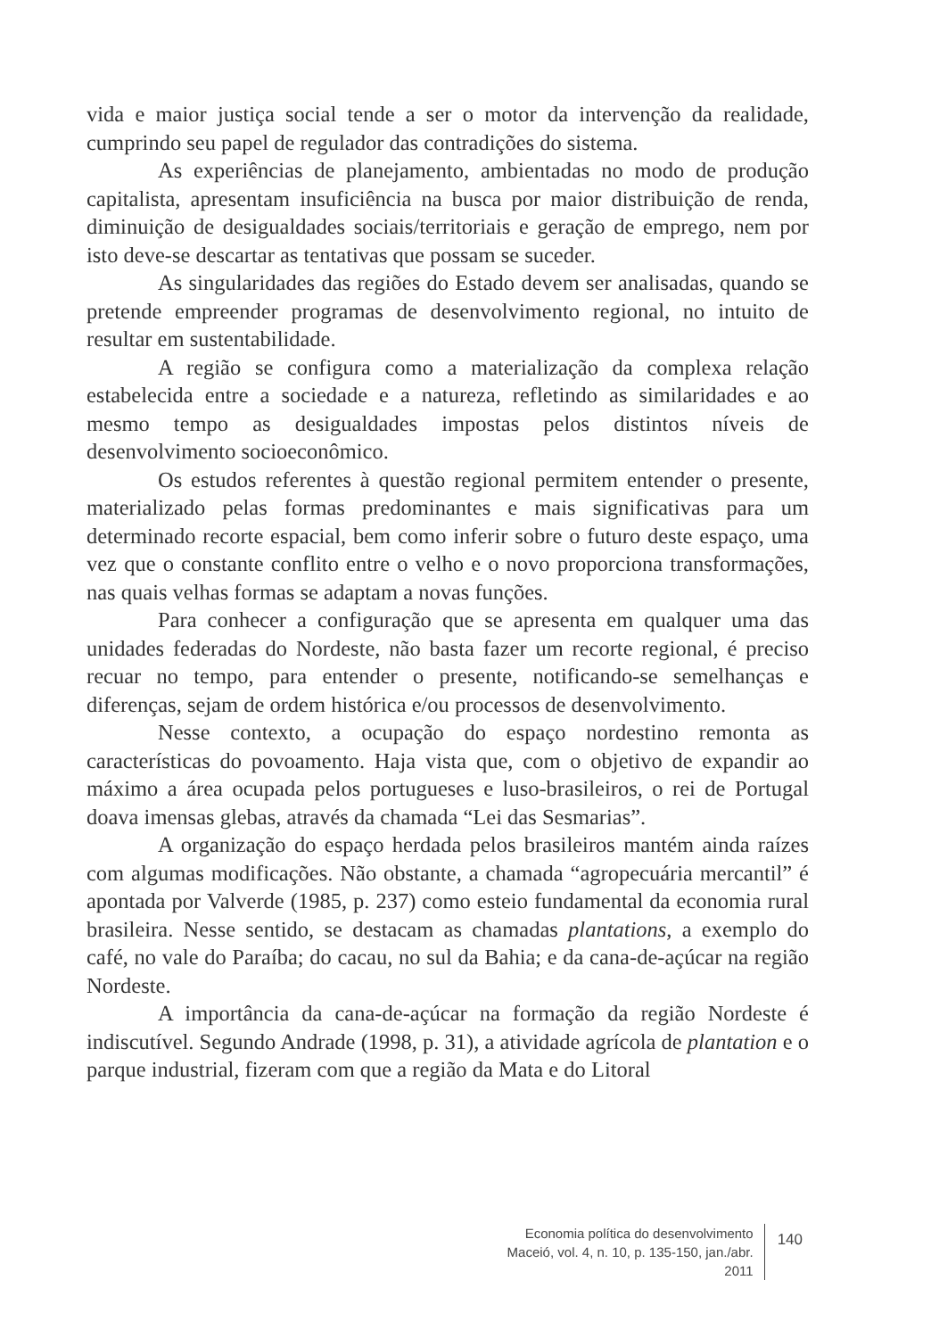vida e maior justiça social tende a ser o motor da intervenção da realidade, cumprindo seu papel de regulador das contradições do sistema.
As experiências de planejamento, ambientadas no modo de produção capitalista, apresentam insuficiência na busca por maior distribuição de renda, diminuição de desigualdades sociais/territoriais e geração de emprego, nem por isto deve-se descartar as tentativas que possam se suceder.
As singularidades das regiões do Estado devem ser analisadas, quando se pretende empreender programas de desenvolvimento regional, no intuito de resultar em sustentabilidade.
A região se configura como a materialização da complexa relação estabelecida entre a sociedade e a natureza, refletindo as similaridades e ao mesmo tempo as desigualdades impostas pelos distintos níveis de desenvolvimento socioeconômico.
Os estudos referentes à questão regional permitem entender o presente, materializado pelas formas predominantes e mais significativas para um determinado recorte espacial, bem como inferir sobre o futuro deste espaço, uma vez que o constante conflito entre o velho e o novo proporciona transformações, nas quais velhas formas se adaptam a novas funções.
Para conhecer a configuração que se apresenta em qualquer uma das unidades federadas do Nordeste, não basta fazer um recorte regional, é preciso recuar no tempo, para entender o presente, notificando-se semelhanças e diferenças, sejam de ordem histórica e/ou processos de desenvolvimento.
Nesse contexto, a ocupação do espaço nordestino remonta as características do povoamento. Haja vista que, com o objetivo de expandir ao máximo a área ocupada pelos portugueses e luso-brasileiros, o rei de Portugal doava imensas glebas, através da chamada “Lei das Sesmarias”.
A organização do espaço herdada pelos brasileiros mantém ainda raízes com algumas modificações. Não obstante, a chamada “agropecuária mercantil” é apontada por Valverde (1985, p. 237) como esteio fundamental da economia rural brasileira. Nesse sentido, se destacam as chamadas plantations, a exemplo do café, no vale do Paraíba; do cacau, no sul da Bahia; e da cana-de-açúcar na região Nordeste.
A importância da cana-de-açúcar na formação da região Nordeste é indiscutível. Segundo Andrade (1998, p. 31), a atividade agrícola de plantation e o parque industrial, fizeram com que a região da Mata e do Litoral
Economia política do desenvolvimento
Maceió, vol. 4, n. 10, p. 135-150, jan./abr. 2011
140